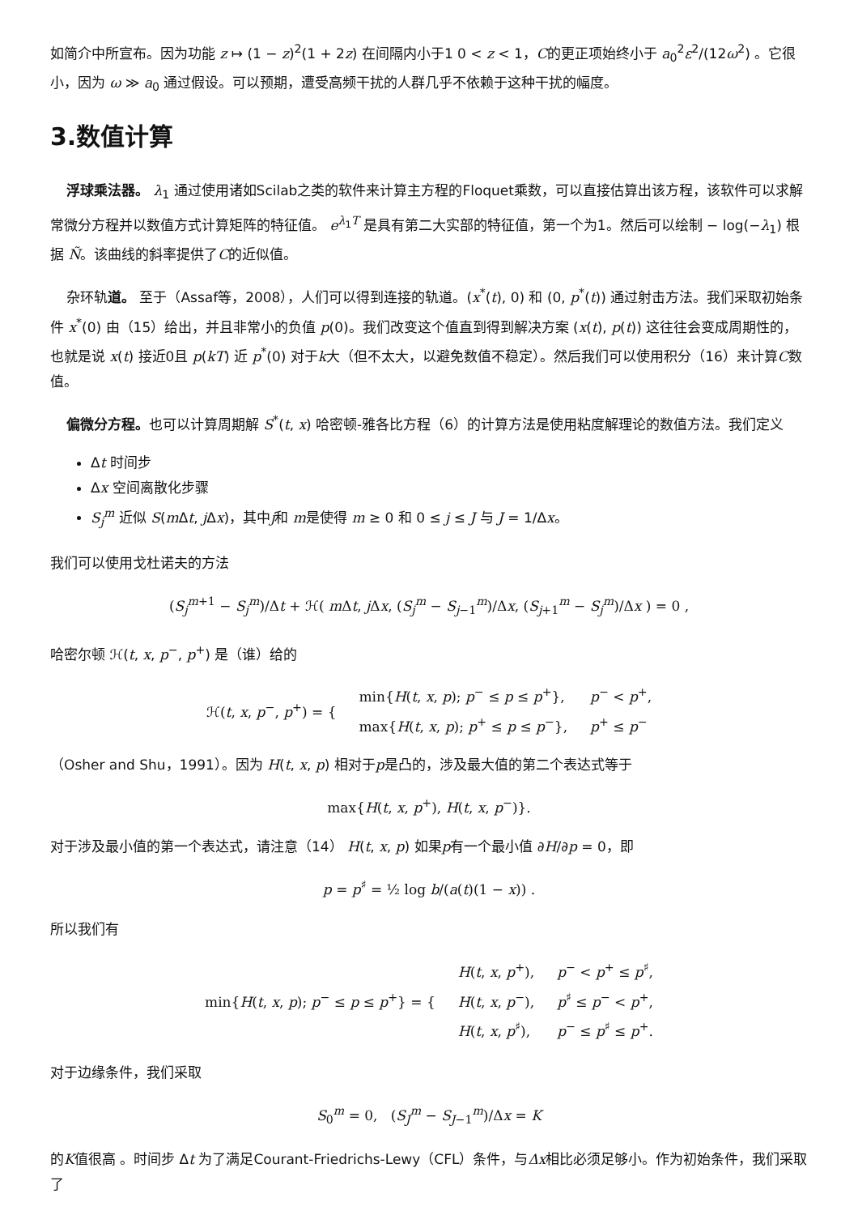如简介中所宣布。因为功能 z ↦ (1 − z)<sup>2</sup>(1 + 2z) 在间隔内小于1 0 < z < 1，C的更正项始终小于 a<sub>0</sub><sup>2</sup>ε<sup>2</sup>/(12ω<sup>2</sup>) 。它很小，因为 ω ≫ a<sub>0</sub> 通过假设。可以预期，遭受高频干扰的人群几乎不依赖于这种干扰的幅度。
3.数值计算
浮球乘法器。 λ<sub>1</sub> 通过使用诸如Scilab之类的软件来计算主方程的Floquet乘数，可以直接估算出该方程，该软件可以求解常微分方程并以数值方式计算矩阵的特征值。 e<sup>λ<sub>1</sub>T</sup> 是具有第二大实部的特征值，第一个为1。然后可以绘制 − log(−λ<sub>1</sub>) 根据 Ñ。该曲线的斜率提供了C的近似值。
杂环轨道。 至于（Assaf等，2008），人们可以得到连接的轨道。(x<sup>*</sup>(t), 0) 和 (0, p<sup>*</sup>(t)) 通过射击方法。我们采取初始条件 x<sup>*</sup>(0) 由（15）给出，并且非常小的负值 p(0)。我们改变这个值直到得到解决方案 (x(t), p(t)) 这往往会变成周期性的，也就是说 x(t) 接近0且 p(kT) 近 p<sup>*</sup>(0) 对于k大（但不太大，以避免数值不稳定）。然后我们可以使用积分（16）来计算C数值。
偏微分方程。也可以计算周期解 S<sup>*</sup>(t, x) 哈密顿-雅各比方程（6）的计算方法是使用粘度解理论的数值方法。我们定义
Δt 时间步
Δx 空间离散化步骤
S<sub>j</sub><sup>m</sup> 近似 S(m Δt, j Δx)，其中j和 m是使得 m ≥ 0 和 0 ≤ j ≤ J 与 J = 1/Δx。
我们可以使用戈杜诺夫的方法
(S<sub>j</sub><sup>m+1</sup> − S<sub>j</sub><sup>m</sup>)/Δt + ℋ( m Δt, j Δx, (S<sub>j</sub><sup>m</sup> − S<sub>j−1</sub><sup>m</sup>)/Δx, (S<sub>j+1</sub><sup>m</sup> − S<sub>j</sub><sup>m</sup>)/Δx ) = 0 ,
哈密尔顿 ℋ(t, x, p<sup>−</sup>, p<sup>+</sup>) 是（谁）给的
| ℋ( t , x , p<sup>−</sup>, p<sup>+</sup>) = { | min{ H ( t , x , p ); p<sup>−</sup> ≤ p ≤ p<sup>+</sup>}, | p<sup>−</sup> < p<sup>+</sup>, |
| | max{ H ( t , x , p ); p<sup>+</sup> ≤ p ≤ p<sup>−</sup>}, | p<sup>+</sup> ≤ p<sup>−</sup> |
（Osher and Shu，1991）。因为 H(t, x, p) 相对于p是凸的，涉及最大值的第二个表达式等于
max{H(t, x, p<sup>+</sup>), H(t, x, p<sup>−</sup>)}.
对于涉及最小值的第一个表达式，请注意（14） H(t, x, p) 如果p有一个最小值 ∂H/∂p = 0，即
p = p<sup>♯</sup> = ½ log b/(a(t)(1 − x)) .
所以我们有
| min{ H ( t , x , p ); p<sup>−</sup> ≤ p ≤ p<sup>+</sup>} = { | H ( t , x , p<sup>+</sup>), | p<sup>−</sup> < p<sup>+</sup> ≤ p<sup>♯</sup>, |
| | H ( t , x , p<sup>−</sup>), | p<sup>♯</sup> ≤ p<sup>−</sup> < p<sup>+</sup>, |
| | H ( t , x , p<sup>♯</sup>), | p<sup>−</sup> ≤ p<sup>♯</sup> ≤ p<sup>+</sup>. |
对于边缘条件，我们采取
S<sub>0</sub><sup>m</sup> = 0, (S<sub>J</sub><sup>m</sup> − S<sub>J−1</sub><sup>m</sup>)/Δx = K
的K值很高 。时间步 Δt 为了满足Courant-Friedrichs-Lewy（CFL）条件，与Δx相比必须足够小。作为初始条件，我们采取了